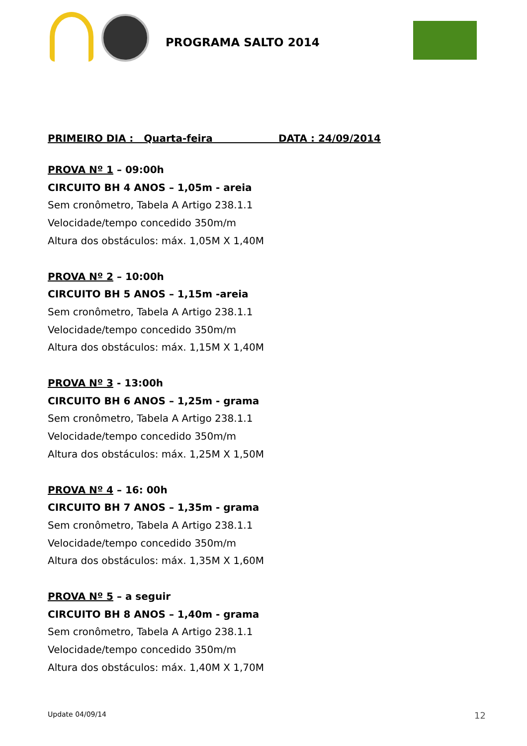PROGRAMA SALTO 2014
PRIMEIRO DIA : Quarta-feira DATA : 24/09/2014
PROVA Nº 1 – 09:00h
CIRCUITO BH 4 ANOS – 1,05m - areia
Sem cronômetro, Tabela A Artigo 238.1.1
Velocidade/tempo concedido 350m/m
Altura dos obstáculos: máx. 1,05M X 1,40M
PROVA Nº 2 – 10:00h
CIRCUITO BH 5 ANOS – 1,15m -areia
Sem cronômetro, Tabela A Artigo 238.1.1
Velocidade/tempo concedido 350m/m
Altura dos obstáculos: máx. 1,15M X 1,40M
PROVA Nº 3 - 13:00h
CIRCUITO BH 6 ANOS – 1,25m - grama
Sem cronômetro, Tabela A Artigo 238.1.1
Velocidade/tempo concedido 350m/m
Altura dos obstáculos: máx. 1,25M X 1,50M
PROVA Nº 4 – 16: 00h
CIRCUITO BH 7 ANOS – 1,35m - grama
Sem cronômetro, Tabela A Artigo 238.1.1
Velocidade/tempo concedido 350m/m
Altura dos obstáculos: máx. 1,35M X 1,60M
PROVA Nº 5 – a seguir
CIRCUITO BH 8 ANOS – 1,40m - grama
Sem cronômetro, Tabela A Artigo 238.1.1
Velocidade/tempo concedido 350m/m
Altura dos obstáculos: máx. 1,40M X 1,70M
Update 04/09/14 12